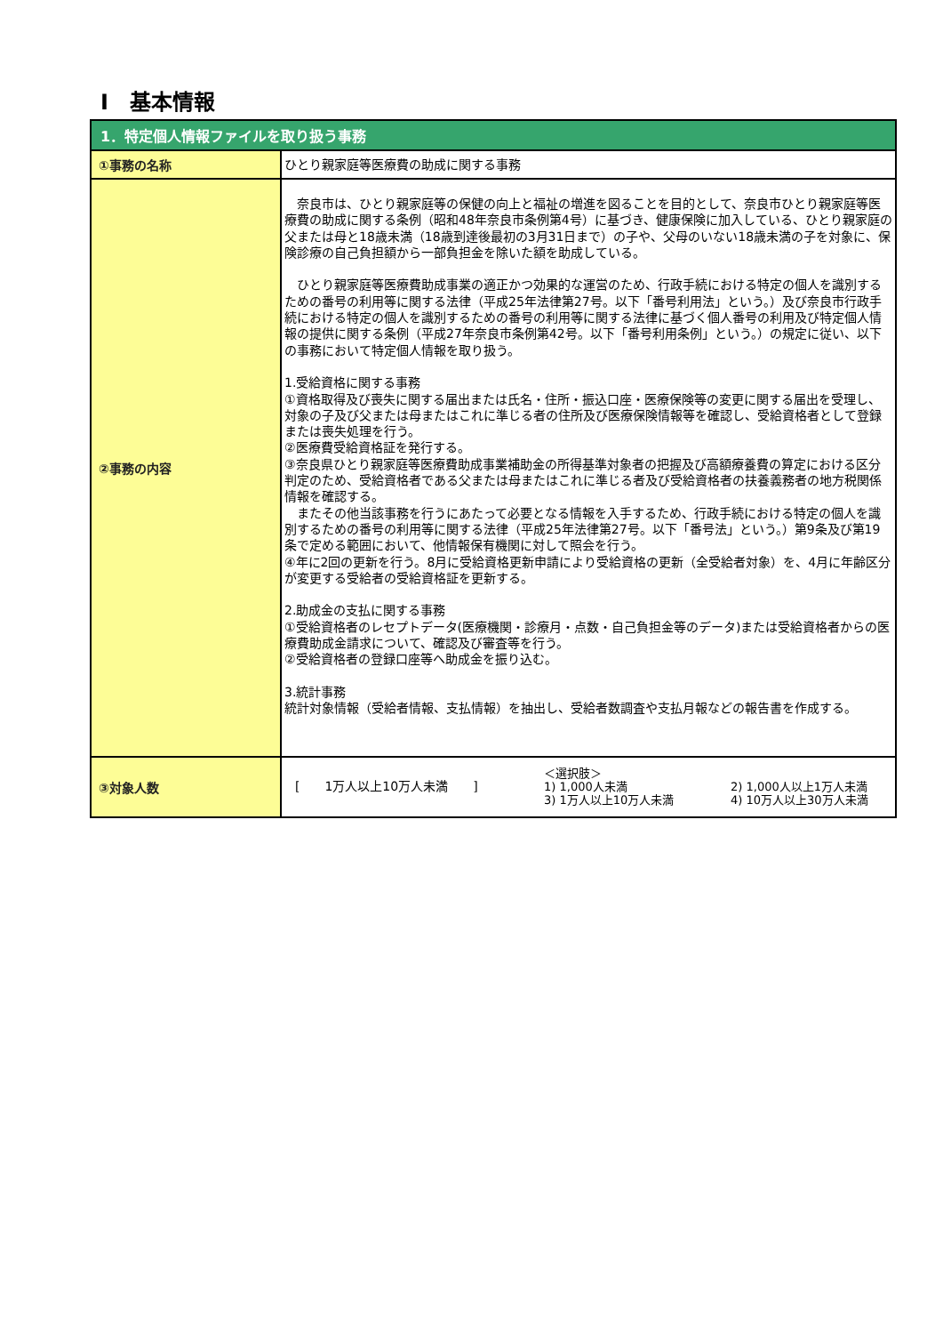Ⅰ　基本情報
| 1．特定個人情報ファイルを取り扱う事務 | |
| --- | --- |
| ①事務の名称 | ひとり親家庭等医療費の助成に関する事務 |
| ②事務の内容 | 奈良市は、ひとり親家庭等の保健の向上と福祉の増進を図ることを目的として、奈良市ひとり親家庭等医療費の助成に関する条例（昭和48年奈良市条例第4号）に基づき、健康保険に加入している、ひとり親家庭の父または母と18歳未満（18歳到達後最初の3月31日まで）の子や、父母のいない18歳未満の子を対象に、保険診療の自己負担額から一部負担金を除いた額を助成している。 ひとり親家庭等医療費助成事業の適正かつ効果的な運営のため、行政手続における特定の個人を識別するための番号の利用等に関する法律（平成25年法律第27号。以下「番号利用法」という。）及び奈良市行政手続における特定の個人を識別するための番号の利用等に関する法律に基づく個人番号の利用及び特定個人情報の提供に関する条例（平成27年奈良市条例第42号。以下「番号利用条例」という。）の規定に従い、以下の事務において特定個人情報を取り扱う。 1.受給資格に関する事務 ①資格取得及び喪失に関する届出または氏名・住所・振込口座・医療保険等の変更に関する届出を受理し、対象の子及び父または母またはこれに準じる者の住所及び医療保険情報等を確認し、受給資格者として登録または喪失処理を行う。 ②医療費受給資格証を発行する。 ③奈良県ひとり親家庭等医療費助成事業補助金の所得基準対象者の把握及び高額療養費の算定における区分判定のため、受給資格者である父または母またはこれに準じる者及び受給資格者の扶養義務者の地方税関係情報を確認する。 またその他当該事務を行うにあたって必要となる情報を入手するため、行政手続における特定の個人を識別するための番号の利用等に関する法律（平成25年法律第27号。以下「番号法」という。）第9条及び第19条で定める範囲において、他情報保有機関に対して照会を行う。 ④年に2回の更新を行う。8月に受給資格更新申請により受給資格の更新（全受給者対象）を、4月に年齢区分が変更する受給者の受給資格証を更新する。 2.助成金の支払に関する事務 ①受給資格者のレセプトデータ(医療機関・診療月・点数・自己負担金等のデータ)または受給資格者からの医療費助成金請求について、確認及び審査等を行う。 ②受給資格者の登録口座等へ助成金を振り込む。 3.統計事務 統計対象情報（受給者情報、支払情報）を抽出し、受給者数調査や支払月報などの報告書を作成する。 |
| ③対象人数 | [ 1万人以上10万人未満 ] ＜選択肢＞ 1) 1,000人未満 3) 1万人以上10万人未満 2) 1,000人以上1万人未満 4) 10万人以上30万人未満 |